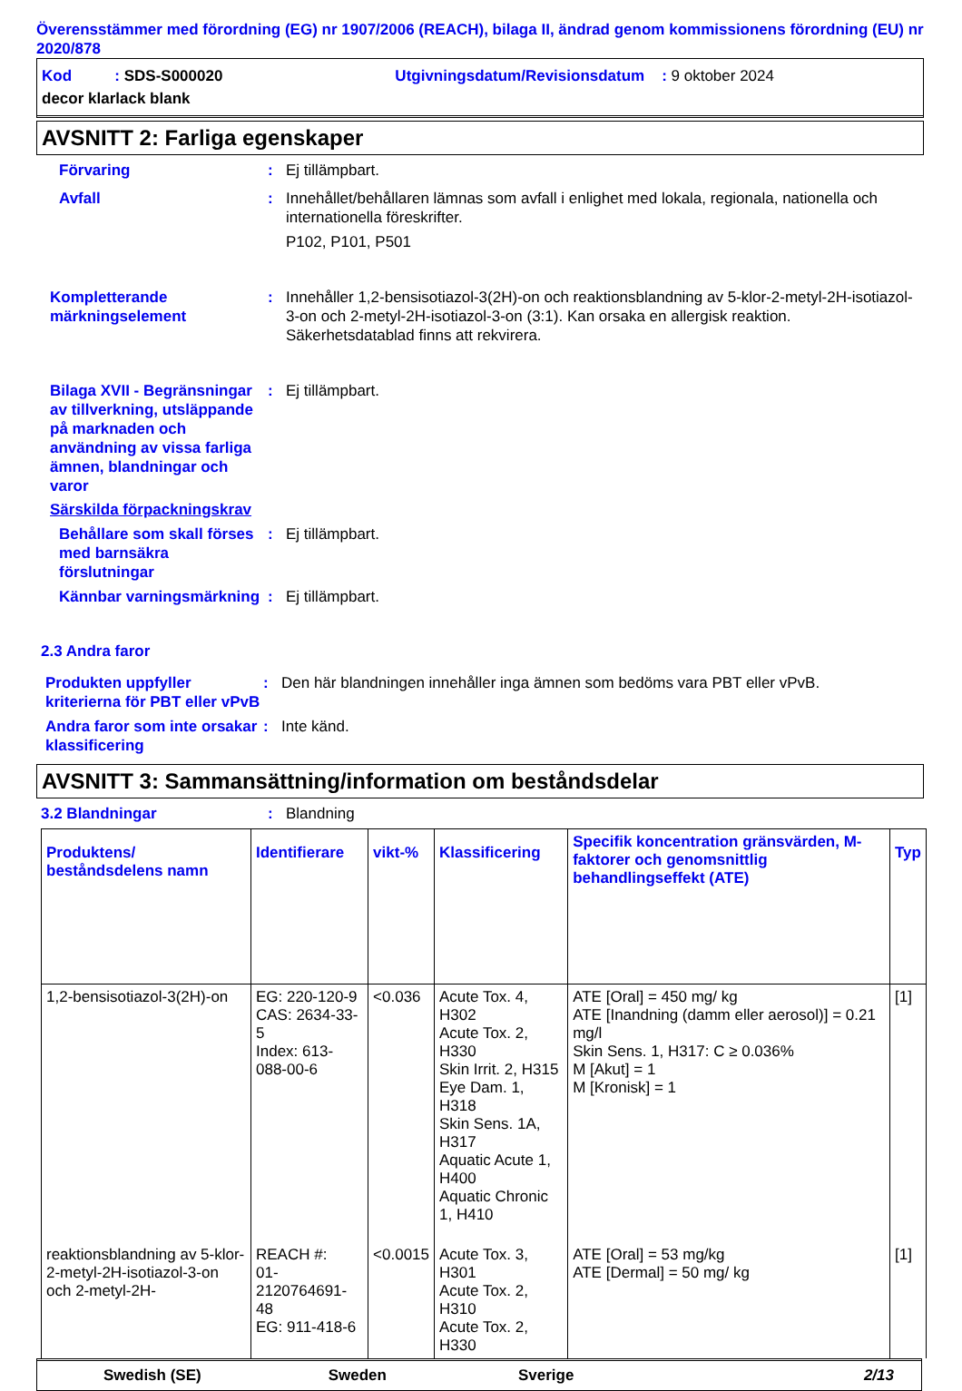Överensstämmer med förordning (EG) nr 1907/2006 (REACH), bilaga II, ändrad genom kommissionens förordning (EU) nr 2020/878
Kod : SDS-S000020 Utgivningsdatum/Revisionsdatum : 9 oktober 2024
decor klarlack blank
AVSNITT 2: Farliga egenskaper
Förvaring : Ej tillämpbart.
Avfall : Innehållet/behållaren lämnas som avfall i enlighet med lokala, regionala, nationella och internationella föreskrifter.
P102, P101, P501
Kompletterande märkningselement
: Innehåller 1,2-bensisotiazol-3(2H)-on och reaktionsblandning av 5-klor-2-metyl-2H-isotiazol-3-on och 2-metyl-2H-isotiazol-3-on (3:1). Kan orsaka en allergisk reaktion. Säkerhetsdatablad finns att rekvirera.
Bilaga XVII - Begränsningar av tillverkning, utsläppande på marknaden och användning av vissa farliga ämnen, blandningar och varor
: Ej tillämpbart.
Särskilda förpackningskrav
Behållare som skall förses med barnsäkra förslutningar
: Ej tillämpbart.
Kännbar varningsmärkning
: Ej tillämpbart.
2.3 Andra faror
Produkten uppfyller kriterierna för PBT eller vPvB
: Den här blandningen innehåller inga ämnen som bedöms vara PBT eller vPvB.
Andra faror som inte orsakar klassificering
: Inte känd.
AVSNITT 3: Sammansättning/information om beståndsdelar
3.2 Blandningar : Blandning
| Produktens/ beståndsdelens namn | Identifierare | vikt-% | Klassificering | Specifik koncentration gränsvärden, M-faktorer och genomsnittlig behandlingseffekt (ATE) | Typ |
| --- | --- | --- | --- | --- | --- |
| 1,2-bensisotiazol-3(2H)-on | EG: 220-120-9 CAS: 2634-33-5 Index: 613-088-00-6 | <0.036 | Acute Tox. 4, H302 Acute Tox. 2, H330 Skin Irrit. 2, H315 Eye Dam. 1, H318 Skin Sens. 1A, H317 Aquatic Acute 1, H400 Aquatic Chronic 1, H410 | ATE [Oral] = 450 mg/ kg ATE [Inandning (damm eller aerosol)] = 0.21 mg/l Skin Sens. 1, H317: C ≥ 0.036% M [Akut] = 1 M [Kronisk] = 1 | [1] |
| reaktionsblandning av 5-klor-2-metyl-2H-isotiazol-3-on och 2-metyl-2H- | REACH #: 01-2120764691-48 EG: 911-418-6 | <0.0015 | Acute Tox. 3, H301 Acute Tox. 2, H310 Acute Tox. 2, H330 | ATE [Oral] = 53 mg/kg ATE [Dermal] = 50 mg/ kg | [1] |
Swedish (SE) Sweden Sverige 2/13